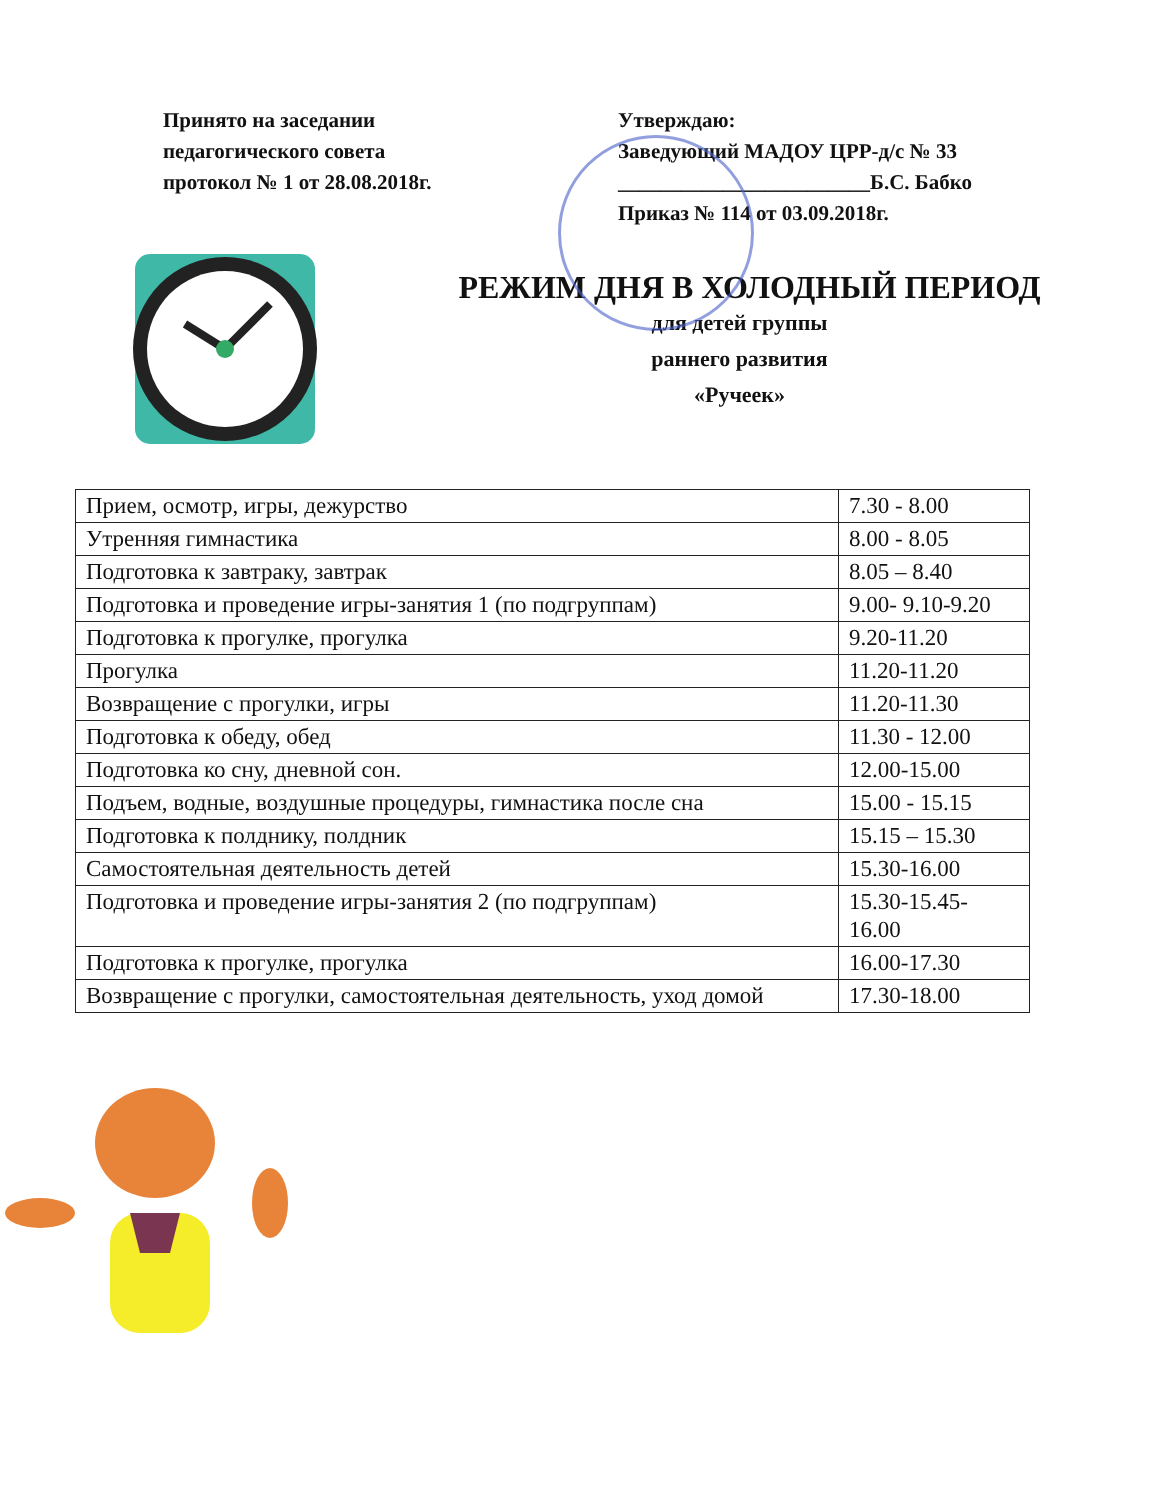Принято на заседании
педагогического совета
протокол № 1 от 28.08.2018г.
Утверждаю:
Заведующий МАДОУ ЦРР-д/с № 33
________________________Б.С. Бабко
Приказ № 114 от 03.09.2018г.
РЕЖИМ ДНЯ В ХОЛОДНЫЙ ПЕРИОД
для детей группы
раннего развития
«Ручеек»
| Прием, осмотр, игры, дежурство | 7.30 - 8.00 |
| Утренняя гимнастика | 8.00 - 8.05 |
| Подготовка к завтраку, завтрак | 8.05 – 8.40 |
| Подготовка и проведение игры-занятия 1 (по подгруппам) | 9.00- 9.10-9.20 |
| Подготовка к прогулке, прогулка | 9.20-11.20 |
| Прогулка | 11.20-11.20 |
| Возвращение с прогулки, игры | 11.20-11.30 |
| Подготовка к обеду, обед | 11.30 - 12.00 |
| Подготовка ко сну, дневной сон. | 12.00-15.00 |
| Подъем, водные, воздушные процедуры, гимнастика после сна | 15.00 - 15.15 |
| Подготовка к полднику, полдник | 15.15 – 15.30 |
| Самостоятельная деятельность детей | 15.30-16.00 |
| Подготовка и проведение игры-занятия 2 (по подгруппам) | 15.30-15.45-16.00 |
| Подготовка к прогулке, прогулка | 16.00-17.30 |
| Возвращение с прогулки, самостоятельная деятельность, уход домой | 17.30-18.00 |